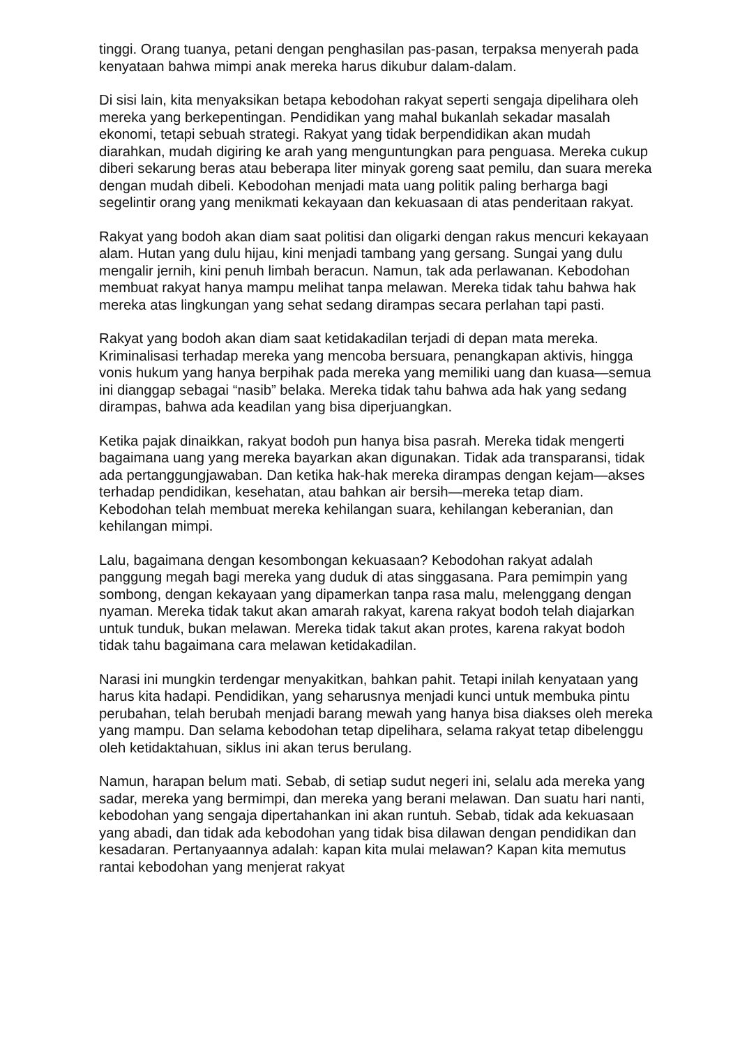tinggi. Orang tuanya, petani dengan penghasilan pas-pasan, terpaksa menyerah pada kenyataan bahwa mimpi anak mereka harus dikubur dalam-dalam.
Di sisi lain, kita menyaksikan betapa kebodohan rakyat seperti sengaja dipelihara oleh mereka yang berkepentingan. Pendidikan yang mahal bukanlah sekadar masalah ekonomi, tetapi sebuah strategi. Rakyat yang tidak berpendidikan akan mudah diarahkan, mudah digiring ke arah yang menguntungkan para penguasa. Mereka cukup diberi sekarung beras atau beberapa liter minyak goreng saat pemilu, dan suara mereka dengan mudah dibeli. Kebodohan menjadi mata uang politik paling berharga bagi segelintir orang yang menikmati kekayaan dan kekuasaan di atas penderitaan rakyat.
Rakyat yang bodoh akan diam saat politisi dan oligarki dengan rakus mencuri kekayaan alam. Hutan yang dulu hijau, kini menjadi tambang yang gersang. Sungai yang dulu mengalir jernih, kini penuh limbah beracun. Namun, tak ada perlawanan. Kebodohan membuat rakyat hanya mampu melihat tanpa melawan. Mereka tidak tahu bahwa hak mereka atas lingkungan yang sehat sedang dirampas secara perlahan tapi pasti.
Rakyat yang bodoh akan diam saat ketidakadilan terjadi di depan mata mereka. Kriminalisasi terhadap mereka yang mencoba bersuara, penangkapan aktivis, hingga vonis hukum yang hanya berpihak pada mereka yang memiliki uang dan kuasa—semua ini dianggap sebagai “nasib” belaka. Mereka tidak tahu bahwa ada hak yang sedang dirampas, bahwa ada keadilan yang bisa diperjuangkan.
Ketika pajak dinaikkan, rakyat bodoh pun hanya bisa pasrah. Mereka tidak mengerti bagaimana uang yang mereka bayarkan akan digunakan. Tidak ada transparansi, tidak ada pertanggungjawaban. Dan ketika hak-hak mereka dirampas dengan kejam—akses terhadap pendidikan, kesehatan, atau bahkan air bersih—mereka tetap diam. Kebodohan telah membuat mereka kehilangan suara, kehilangan keberanian, dan kehilangan mimpi.
Lalu, bagaimana dengan kesombongan kekuasaan? Kebodohan rakyat adalah panggung megah bagi mereka yang duduk di atas singgasana. Para pemimpin yang sombong, dengan kekayaan yang dipamerkan tanpa rasa malu, melenggang dengan nyaman. Mereka tidak takut akan amarah rakyat, karena rakyat bodoh telah diajarkan untuk tunduk, bukan melawan. Mereka tidak takut akan protes, karena rakyat bodoh tidak tahu bagaimana cara melawan ketidakadilan.
Narasi ini mungkin terdengar menyakitkan, bahkan pahit. Tetapi inilah kenyataan yang harus kita hadapi. Pendidikan, yang seharusnya menjadi kunci untuk membuka pintu perubahan, telah berubah menjadi barang mewah yang hanya bisa diakses oleh mereka yang mampu. Dan selama kebodohan tetap dipelihara, selama rakyat tetap dibelenggu oleh ketidaktahuan, siklus ini akan terus berulang.
Namun, harapan belum mati. Sebab, di setiap sudut negeri ini, selalu ada mereka yang sadar, mereka yang bermimpi, dan mereka yang berani melawan. Dan suatu hari nanti, kebodohan yang sengaja dipertahankan ini akan runtuh. Sebab, tidak ada kekuasaan yang abadi, dan tidak ada kebodohan yang tidak bisa dilawan dengan pendidikan dan kesadaran. Pertanyaannya adalah: kapan kita mulai melawan? Kapan kita memutus rantai kebodohan yang menjerat rakyat